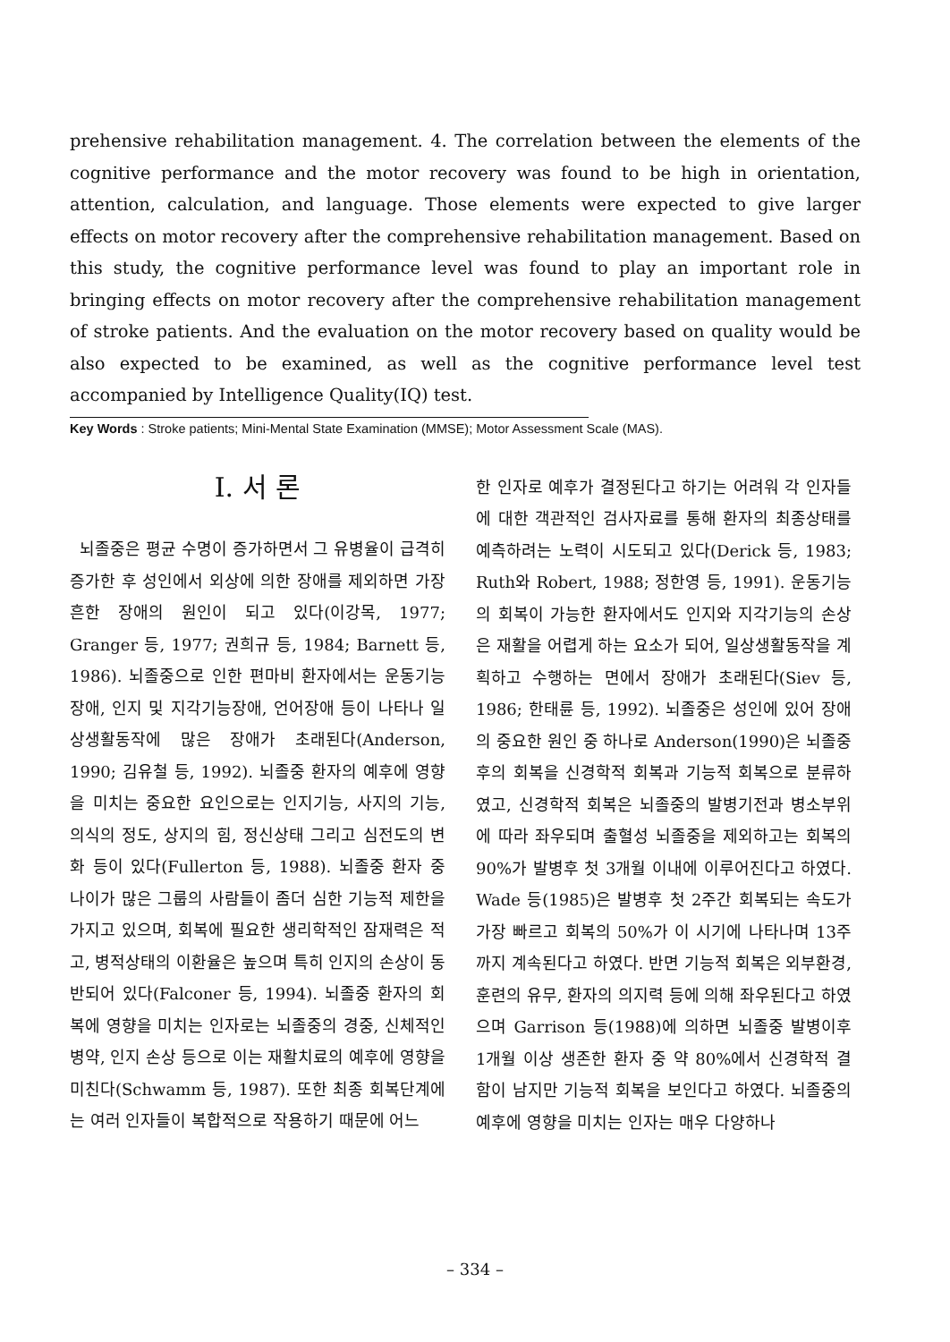prehensive rehabilitation management. 4. The correlation between the elements of the cognitive performance and the motor recovery was found to be high in orientation, attention, calculation, and language. Those elements were expected to give larger effects on motor recovery after the comprehensive rehabilitation management. Based on this study, the cognitive performance level was found to play an important role in bringing effects on motor recovery after the comprehensive rehabilitation management of stroke patients. And the evaluation on the motor recovery based on quality would be also expected to be examined, as well as the cognitive performance level test accompanied by Intelligence Quality(IQ) test.
Key Words : Stroke patients; Mini-Mental State Examination (MMSE); Motor Assessment Scale (MAS).
Ⅰ. 서 론
뇌졸중은 평균 수명이 증가하면서 그 유병율이 급격히 증가한 후 성인에서 외상에 의한 장애를 제외하면 가장 흔한 장애의 원인이 되고 있다(이강목, 1977; Granger 등, 1977; 권희규 등, 1984; Barnett 등, 1986). 뇌졸중으로 인한 편마비 환자에서는 운동기능장애, 인지 및 지각기능장애, 언어장애 등이 나타나 일상생활동작에 많은 장애가 초래된다(Anderson, 1990; 김유철 등, 1992). 뇌졸중 환자의 예후에 영향을 미치는 중요한 요인으로는 인지기능, 사지의 기능, 의식의 정도, 상지의 힘, 정신상태 그리고 심전도의 변화 등이 있다(Fullerton 등, 1988). 뇌졸중 환자 중 나이가 많은 그룹의 사람들이 좀더 심한 기능적 제한을 가지고 있으며, 회복에 필요한 생리학적인 잠재력은 적고, 병적상태의 이환율은 높으며 특히 인지의 손상이 동반되어 있다(Falconer 등, 1994). 뇌졸중 환자의 회복에 영향을 미치는 인자로는 뇌졸중의 경중, 신체적인 병약, 인지 손상 등으로 이는 재활치료의 예후에 영향을 미친다(Schwamm 등, 1987). 또한 최종 회복단계에는 여러 인자들이 복합적으로 작용하기 때문에 어느
한 인자로 예후가 결정된다고 하기는 어려워 각 인자들에 대한 객관적인 검사자료를 통해 환자의 최종상태를 예측하려는 노력이 시도되고 있다(Derick 등, 1983; Ruth와 Robert, 1988; 정한영 등, 1991). 운동기능의 회복이 가능한 환자에서도 인지와 지각기능의 손상은 재활을 어렵게 하는 요소가 되어, 일상생활동작을 계획하고 수행하는 면에서 장애가 초래된다(Siev 등, 1986; 한태륜 등, 1992). 뇌졸중은 성인에 있어 장애의 중요한 원인 중 하나로 Anderson(1990)은 뇌졸중 후의 회복을 신경학적 회복과 기능적 회복으로 분류하였고, 신경학적 회복은 뇌졸중의 발병기전과 병소부위에 따라 좌우되며 출혈성 뇌졸중을 제외하고는 회복의 90%가 발병후 첫 3개월 이내에 이루어진다고 하였다. Wade 등(1985)은 발병후 첫 2주간 회복되는 속도가 가장 빠르고 회복의 50%가 이 시기에 나타나며 13주까지 계속된다고 하였다. 반면 기능적 회복은 외부환경, 훈련의 유무, 환자의 의지력 등에 의해 좌우된다고 하였으며 Garrison 등(1988)에 의하면 뇌졸중 발병이후 1개월 이상 생존한 환자 중 약 80%에서 신경학적 결함이 남지만 기능적 회복을 보인다고 하였다. 뇌졸중의 예후에 영향을 미치는 인자는 매우 다양하나
– 334 –